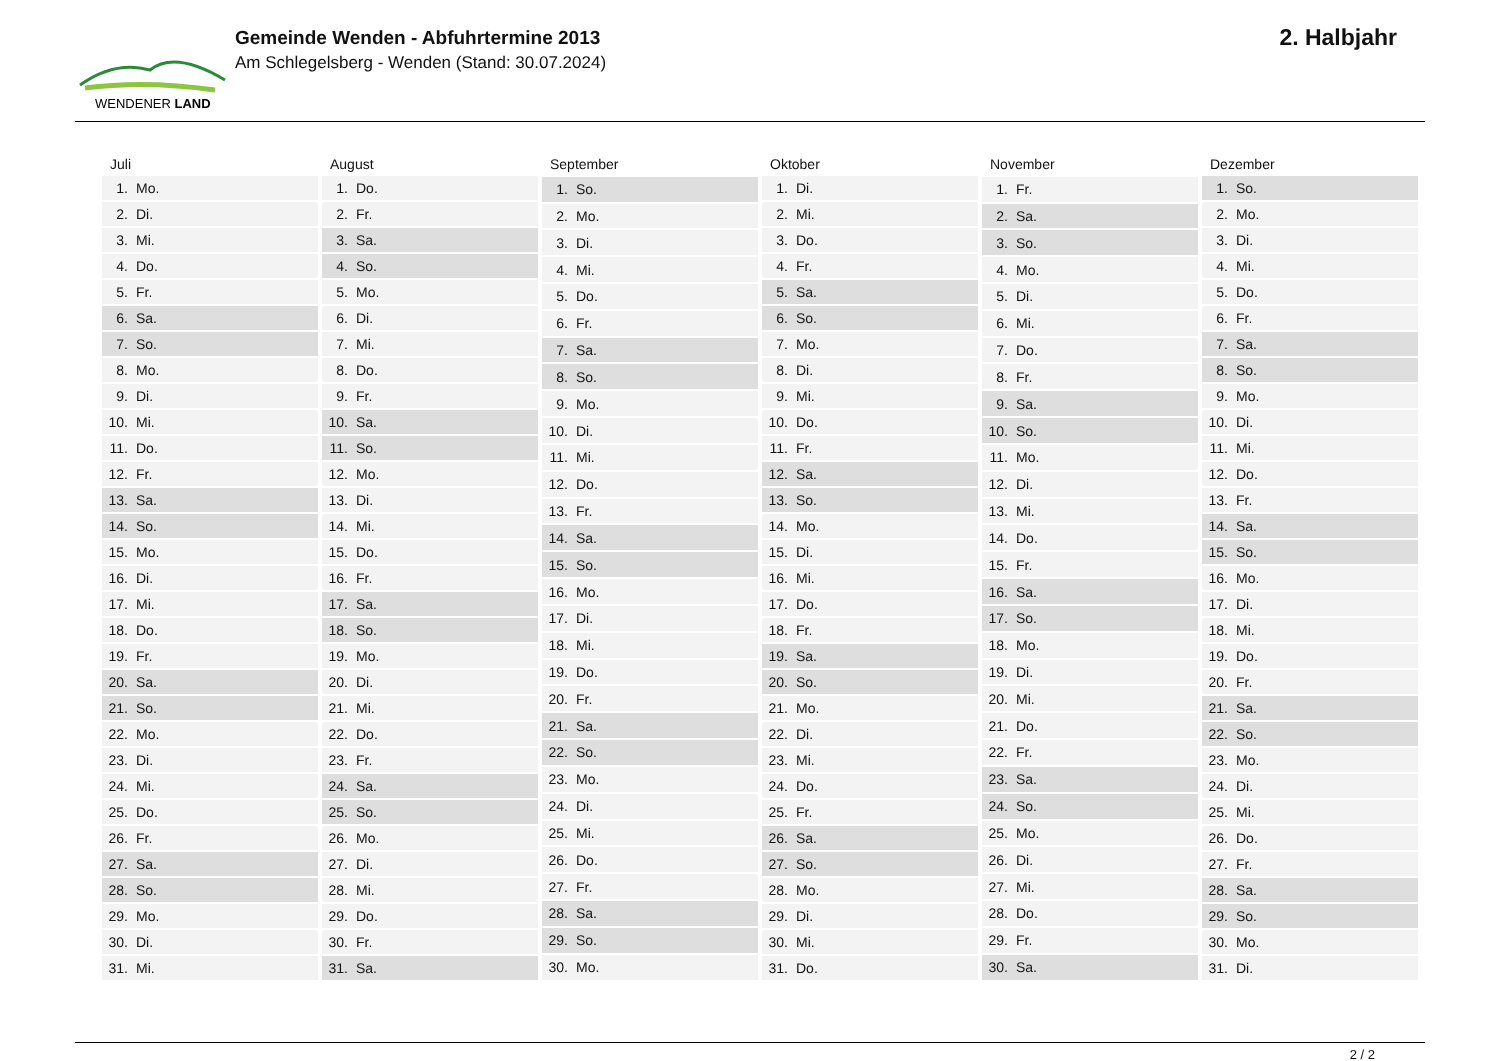WENDENER LAND
Gemeinde Wenden - Abfuhrtermine 2013
Am Schlegelsberg - Wenden (Stand: 30.07.2024)
2. Halbjahr
| Juli | |
| --- | --- |
| 1. | Mo. |
| 2. | Di. |
| 3. | Mi. |
| 4. | Do. |
| 5. | Fr. |
| 6. | Sa. |
| 7. | So. |
| 8. | Mo. |
| 9. | Di. |
| 10. | Mi. |
| 11. | Do. |
| 12. | Fr. |
| 13. | Sa. |
| 14. | So. |
| 15. | Mo. |
| 16. | Di. |
| 17. | Mi. |
| 18. | Do. |
| 19. | Fr. |
| 20. | Sa. |
| 21. | So. |
| 22. | Mo. |
| 23. | Di. |
| 24. | Mi. |
| 25. | Do. |
| 26. | Fr. |
| 27. | Sa. |
| 28. | So. |
| 29. | Mo. |
| 30. | Di. |
| 31. | Mi. |
| August | |
| --- | --- |
| 1. | Do. |
| 2. | Fr. |
| 3. | Sa. |
| 4. | So. |
| 5. | Mo. |
| 6. | Di. |
| 7. | Mi. |
| 8. | Do. |
| 9. | Fr. |
| 10. | Sa. |
| 11. | So. |
| 12. | Mo. |
| 13. | Di. |
| 14. | Mi. |
| 15. | Do. |
| 16. | Fr. |
| 17. | Sa. |
| 18. | So. |
| 19. | Mo. |
| 20. | Di. |
| 21. | Mi. |
| 22. | Do. |
| 23. | Fr. |
| 24. | Sa. |
| 25. | So. |
| 26. | Mo. |
| 27. | Di. |
| 28. | Mi. |
| 29. | Do. |
| 30. | Fr. |
| 31. | Sa. |
| September | |
| --- | --- |
| 1. | So. |
| 2. | Mo. |
| 3. | Di. |
| 4. | Mi. |
| 5. | Do. |
| 6. | Fr. |
| 7. | Sa. |
| 8. | So. |
| 9. | Mo. |
| 10. | Di. |
| 11. | Mi. |
| 12. | Do. |
| 13. | Fr. |
| 14. | Sa. |
| 15. | So. |
| 16. | Mo. |
| 17. | Di. |
| 18. | Mi. |
| 19. | Do. |
| 20. | Fr. |
| 21. | Sa. |
| 22. | So. |
| 23. | Mo. |
| 24. | Di. |
| 25. | Mi. |
| 26. | Do. |
| 27. | Fr. |
| 28. | Sa. |
| 29. | So. |
| 30. | Mo. |
| Oktober | |
| --- | --- |
| 1. | Di. |
| 2. | Mi. |
| 3. | Do. |
| 4. | Fr. |
| 5. | Sa. |
| 6. | So. |
| 7. | Mo. |
| 8. | Di. |
| 9. | Mi. |
| 10. | Do. |
| 11. | Fr. |
| 12. | Sa. |
| 13. | So. |
| 14. | Mo. |
| 15. | Di. |
| 16. | Mi. |
| 17. | Do. |
| 18. | Fr. |
| 19. | Sa. |
| 20. | So. |
| 21. | Mo. |
| 22. | Di. |
| 23. | Mi. |
| 24. | Do. |
| 25. | Fr. |
| 26. | Sa. |
| 27. | So. |
| 28. | Mo. |
| 29. | Di. |
| 30. | Mi. |
| 31. | Do. |
| November | |
| --- | --- |
| 1. | Fr. |
| 2. | Sa. |
| 3. | So. |
| 4. | Mo. |
| 5. | Di. |
| 6. | Mi. |
| 7. | Do. |
| 8. | Fr. |
| 9. | Sa. |
| 10. | So. |
| 11. | Mo. |
| 12. | Di. |
| 13. | Mi. |
| 14. | Do. |
| 15. | Fr. |
| 16. | Sa. |
| 17. | So. |
| 18. | Mo. |
| 19. | Di. |
| 20. | Mi. |
| 21. | Do. |
| 22. | Fr. |
| 23. | Sa. |
| 24. | So. |
| 25. | Mo. |
| 26. | Di. |
| 27. | Mi. |
| 28. | Do. |
| 29. | Fr. |
| 30. | Sa. |
| Dezember | |
| --- | --- |
| 1. | So. |
| 2. | Mo. |
| 3. | Di. |
| 4. | Mi. |
| 5. | Do. |
| 6. | Fr. |
| 7. | Sa. |
| 8. | So. |
| 9. | Mo. |
| 10. | Di. |
| 11. | Mi. |
| 12. | Do. |
| 13. | Fr. |
| 14. | Sa. |
| 15. | So. |
| 16. | Mo. |
| 17. | Di. |
| 18. | Mi. |
| 19. | Do. |
| 20. | Fr. |
| 21. | Sa. |
| 22. | So. |
| 23. | Mo. |
| 24. | Di. |
| 25. | Mi. |
| 26. | Do. |
| 27. | Fr. |
| 28. | Sa. |
| 29. | So. |
| 30. | Mo. |
| 31. | Di. |
2 / 2